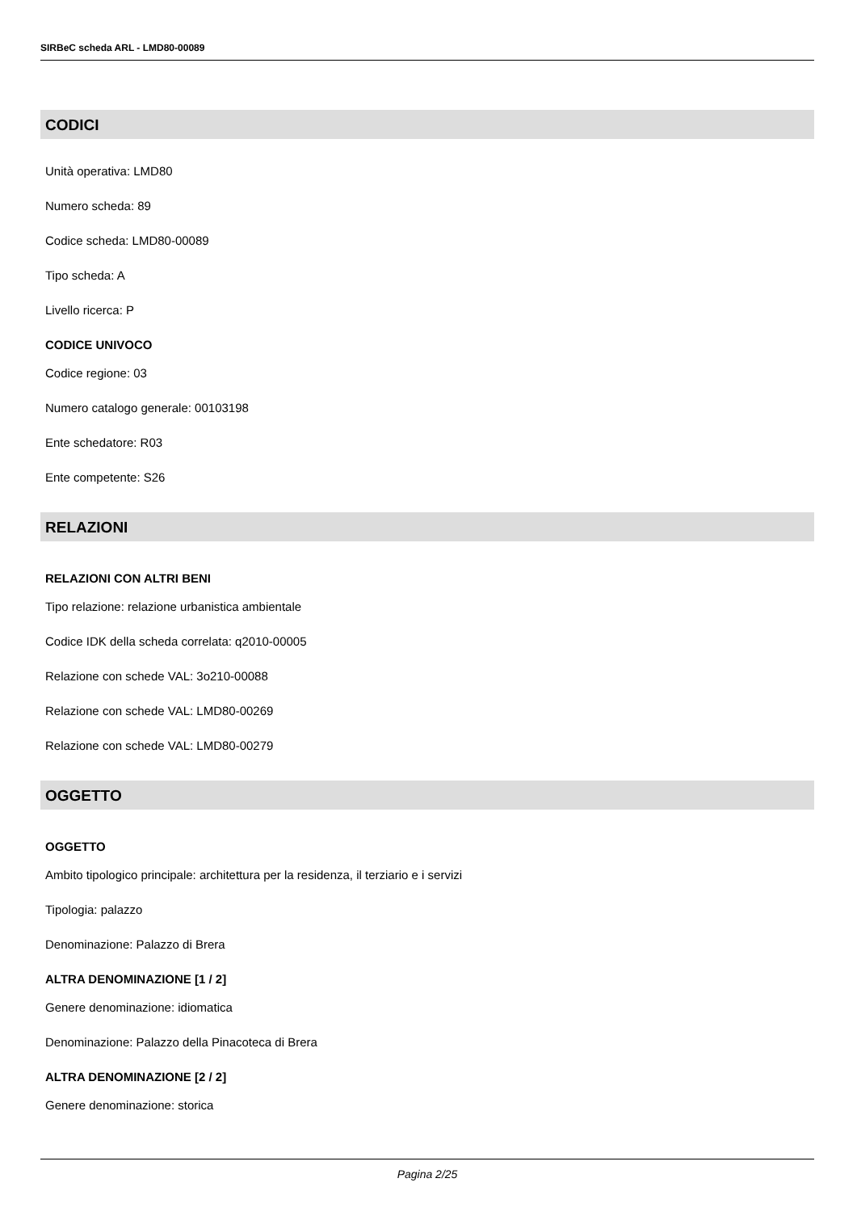SIRBeC scheda ARL - LMD80-00089
CODICI
Unità operativa: LMD80
Numero scheda: 89
Codice scheda: LMD80-00089
Tipo scheda: A
Livello ricerca: P
CODICE UNIVOCO
Codice regione: 03
Numero catalogo generale: 00103198
Ente schedatore: R03
Ente competente: S26
RELAZIONI
RELAZIONI CON ALTRI BENI
Tipo relazione: relazione urbanistica ambientale
Codice IDK della scheda correlata: q2010-00005
Relazione con schede VAL: 3o210-00088
Relazione con schede VAL: LMD80-00269
Relazione con schede VAL: LMD80-00279
OGGETTO
OGGETTO
Ambito tipologico principale: architettura per la residenza, il terziario e i servizi
Tipologia: palazzo
Denominazione: Palazzo di Brera
ALTRA DENOMINAZIONE [1 / 2]
Genere denominazione: idiomatica
Denominazione: Palazzo della Pinacoteca di Brera
ALTRA DENOMINAZIONE [2 / 2]
Genere denominazione: storica
Pagina 2/25